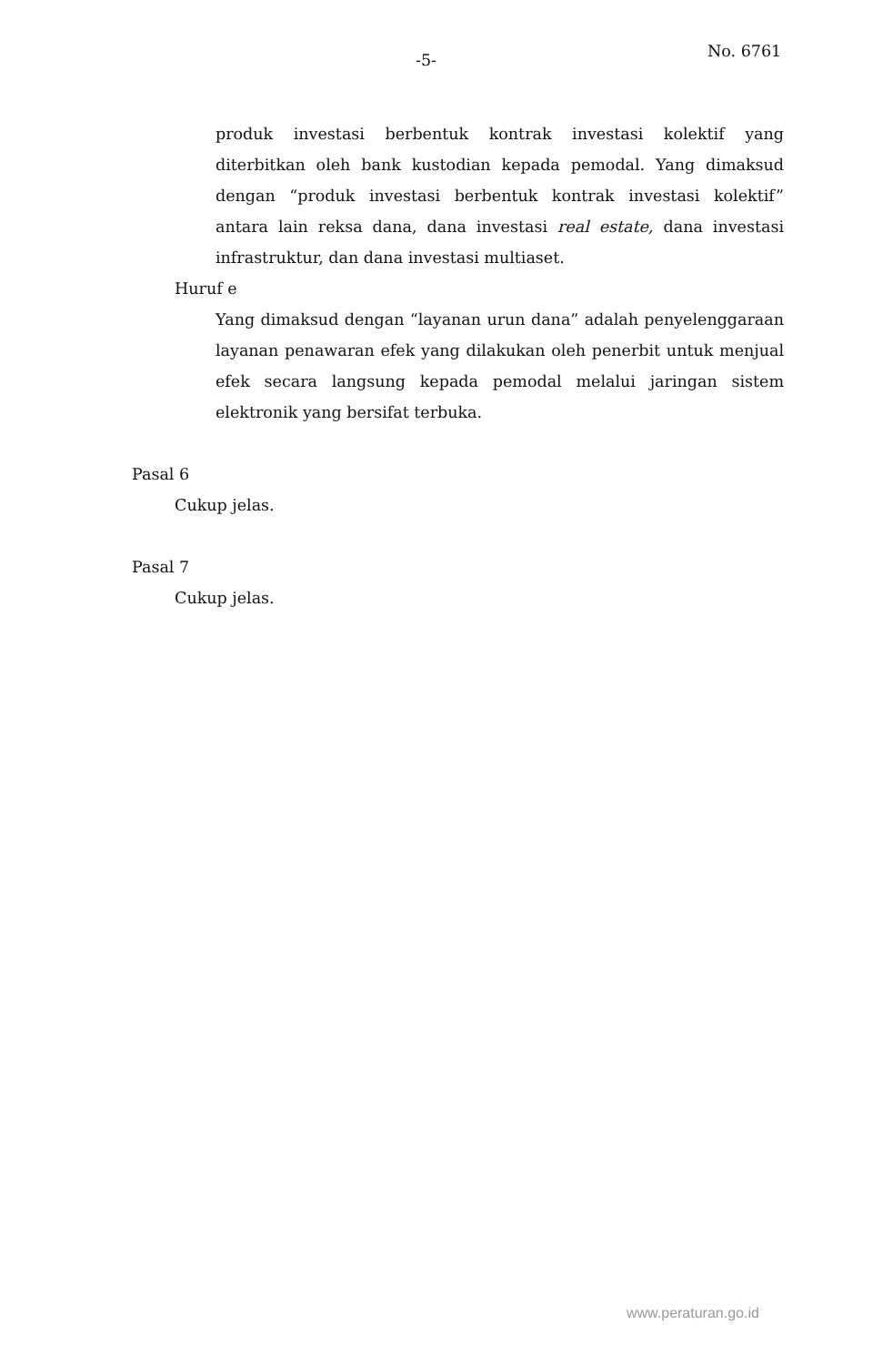-5- No. 6761
produk investasi berbentuk kontrak investasi kolektif yang diterbitkan oleh bank kustodian kepada pemodal. Yang dimaksud dengan “produk investasi berbentuk kontrak investasi kolektif” antara lain reksa dana, dana investasi real estate, dana investasi infrastruktur, dan dana investasi multiaset.
Huruf e
Yang dimaksud dengan “layanan urun dana” adalah penyelenggaraan layanan penawaran efek yang dilakukan oleh penerbit untuk menjual efek secara langsung kepada pemodal melalui jaringan sistem elektronik yang bersifat terbuka.
Pasal 6
Cukup jelas.
Pasal 7
Cukup jelas.
www.peraturan.go.id